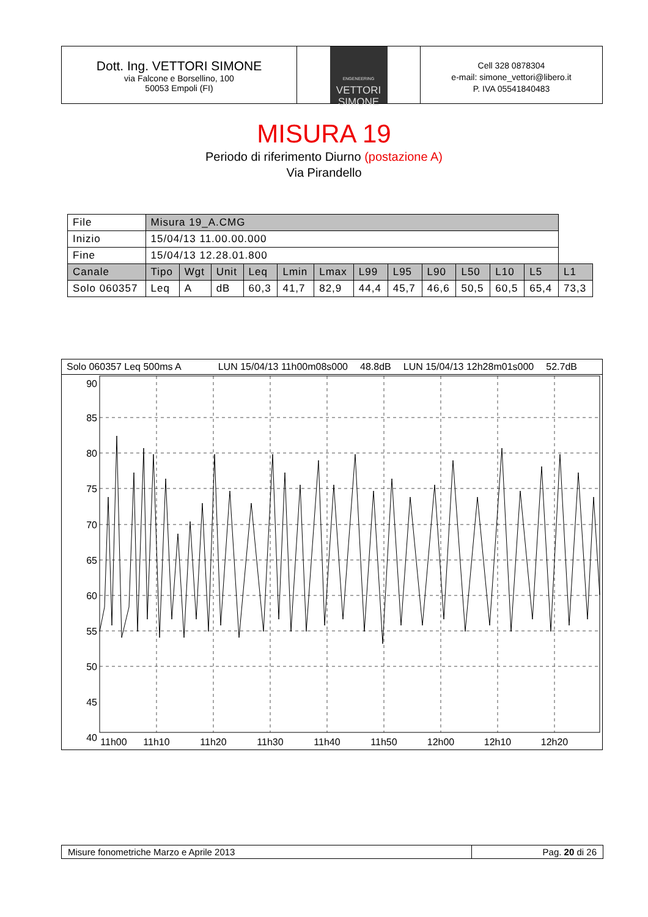Dott. Ing. VETTORI SIMONE
via Falcone e Borsellino, 100
50053 Empoli (FI)
ENGENEERING
VETTORI
SIMONE
Cell 328 0878304
e-mail: simone_vettori@libero.it
P. IVA 05541840483
MISURA 19
Periodo di riferimento Diurno (postazione A)
Via Pirandello
| File | Misura 19_A.CMG | | | | | | | | | | | | |
| Inizio | 15/04/13 11.00.00.000 | | | | | | | | | | | | |
| Fine | 15/04/13 12.28.01.800 | | | | | | | | | | | | |
| Canale | Tipo | Wgt | Unit | Leq | Lmin | Lmax | L99 | L95 | L90 | L50 | L10 | L5 | L1 |
| Solo 060357 | Leq | A | dB | 60,3 | 41,7 | 82,9 | 44,4 | 45,7 | 46,6 | 50,5 | 60,5 | 65,4 | 73,3 |
Solo 060357 Leq 500ms A LUN 15/04/13 11h00m08s000 48.8dB LUN 15/04/13 12h28m01s000 52.7dB
90
85
80
75
70
65
60
55
50
45
40
11h00
11h10
11h20
11h30
11h40
11h50
12h00
12h10
12h20
Misure fonometriche Marzo e Aprile 2013 Pag. 20 di 26